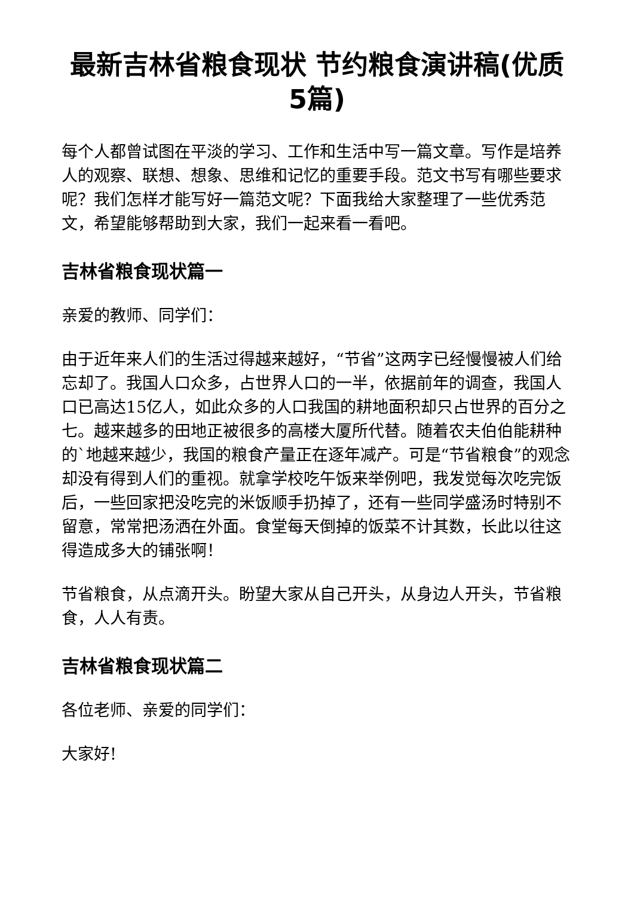最新吉林省粮食现状 节约粮食演讲稿(优质5篇)
每个人都曾试图在平淡的学习、工作和生活中写一篇文章。写作是培养人的观察、联想、想象、思维和记忆的重要手段。范文书写有哪些要求呢？我们怎样才能写好一篇范文呢？下面我给大家整理了一些优秀范文，希望能够帮助到大家，我们一起来看一看吧。
吉林省粮食现状篇一
亲爱的教师、同学们：
由于近年来人们的生活过得越来越好，“节省”这两字已经慢慢被人们给忘却了。我国人口众多，占世界人口的一半，依据前年的调查，我国人口已高达15亿人，如此众多的人口我国的耕地面积却只占世界的百分之七。越来越多的田地正被很多的高楼大厦所代替。随着农夫伯伯能耕种的`地越来越少，我国的粮食产量正在逐年减产。可是“节省粮食”的观念却没有得到人们的重视。就拿学校吃午饭来举例吧，我发觉每次吃完饭后，一些回家把没吃完的米饭顺手扔掉了，还有一些同学盛汤时特别不留意，常常把汤洒在外面。食堂每天倒掉的饭菜不计其数，长此以往这得造成多大的铺张啊！
节省粮食，从点滴开头。盼望大家从自己开头，从身边人开头，节省粮食，人人有责。
吉林省粮食现状篇二
各位老师、亲爱的同学们：
大家好!